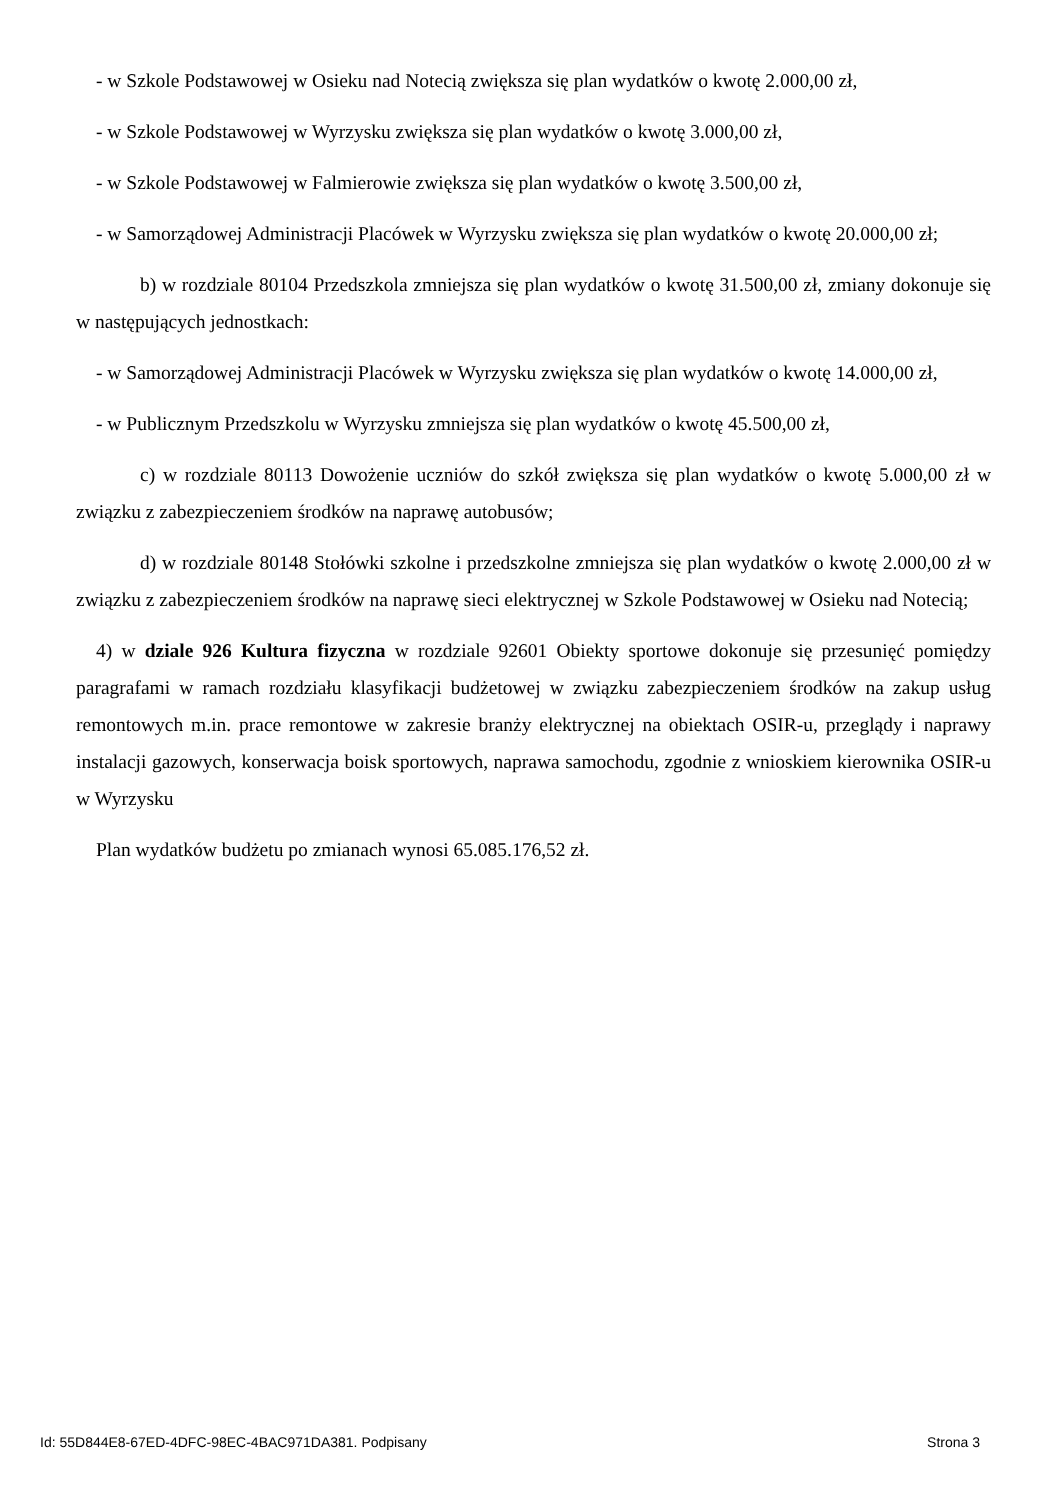- w Szkole Podstawowej w Osieku nad Notecią zwiększa się plan wydatków o kwotę 2.000,00 zł,
- w Szkole Podstawowej w Wyrzysku zwiększa się plan wydatków o kwotę 3.000,00 zł,
- w Szkole Podstawowej w Falmierowie zwiększa się plan wydatków o kwotę 3.500,00 zł,
- w Samorządowej Administracji Placówek w Wyrzysku zwiększa się plan wydatków o kwotę 20.000,00 zł;
b) w rozdziale 80104 Przedszkola zmniejsza się plan wydatków o kwotę 31.500,00 zł, zmiany dokonuje się w następujących jednostkach:
- w Samorządowej Administracji Placówek w Wyrzysku zwiększa się plan wydatków o kwotę 14.000,00 zł,
- w Publicznym Przedszkolu w Wyrzysku zmniejsza się plan wydatków o kwotę 45.500,00 zł,
c) w rozdziale 80113 Dowożenie uczniów do szkół zwiększa się plan wydatków o kwotę 5.000,00 zł w związku z zabezpieczeniem środków na naprawę autobusów;
d) w rozdziale 80148 Stołówki szkolne i przedszkolne zmniejsza się plan wydatków o kwotę 2.000,00 zł w związku z zabezpieczeniem środków na naprawę sieci elektrycznej w Szkole Podstawowej w Osieku nad Notecią;
4) w dziale 926 Kultura fizyczna w rozdziale 92601 Obiekty sportowe dokonuje się przesunięć pomiędzy paragrafami w ramach rozdziału klasyfikacji budżetowej w związku zabezpieczeniem środków na zakup usług remontowych m.in. prace remontowe w zakresie branży elektrycznej na obiektach OSIR-u, przeglądy i naprawy instalacji gazowych, konserwacja boisk sportowych, naprawa samochodu, zgodnie z wnioskiem kierownika OSIR-u w Wyrzysku
Plan wydatków budżetu po zmianach wynosi 65.085.176,52 zł.
Id: 55D844E8-67ED-4DFC-98EC-4BAC971DA381. Podpisany Strona 3